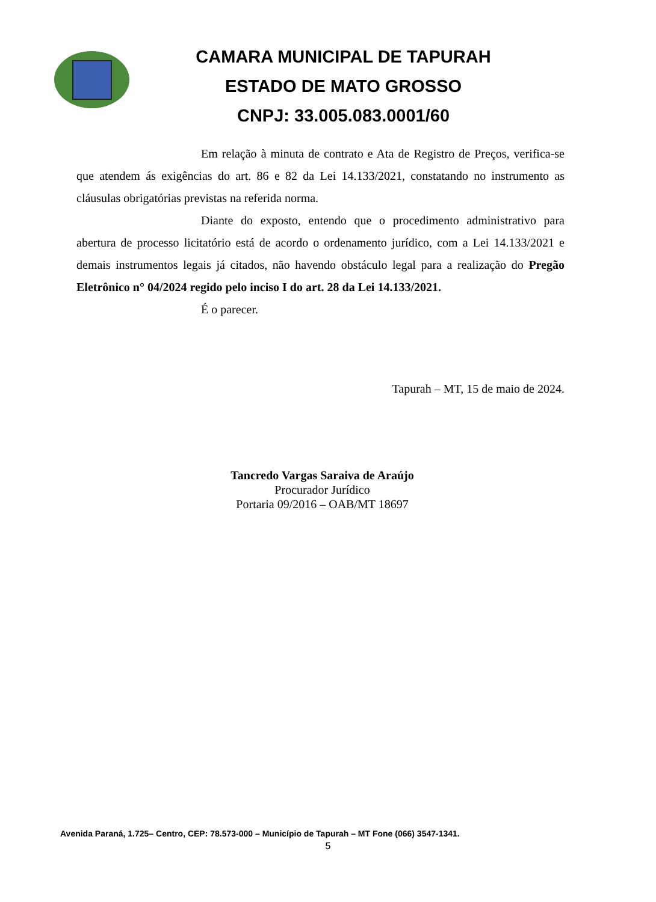CAMARA MUNICIPAL DE TAPURAH
ESTADO DE MATO GROSSO
CNPJ: 33.005.083.0001/60
Em relação à minuta de contrato e Ata de Registro de Preços, verifica-se que atendem ás exigências do art. 86 e 82 da Lei 14.133/2021, constatando no instrumento as cláusulas obrigatórias previstas na referida norma.
Diante do exposto, entendo que o procedimento administrativo para abertura de processo licitatório está de acordo o ordenamento jurídico, com a Lei 14.133/2021 e demais instrumentos legais já citados, não havendo obstáculo legal para a realização do Pregão Eletrônico n° 04/2024 regido pelo inciso I do art. 28 da Lei 14.133/2021.
É o parecer.
Tapurah – MT, 15 de maio de 2024.
Tancredo Vargas Saraiva de Araújo
Procurador Jurídico
Portaria 09/2016 – OAB/MT 18697
Avenida Paraná, 1.725– Centro, CEP: 78.573-000 – Município de Tapurah – MT Fone (066) 3547-1341.
5